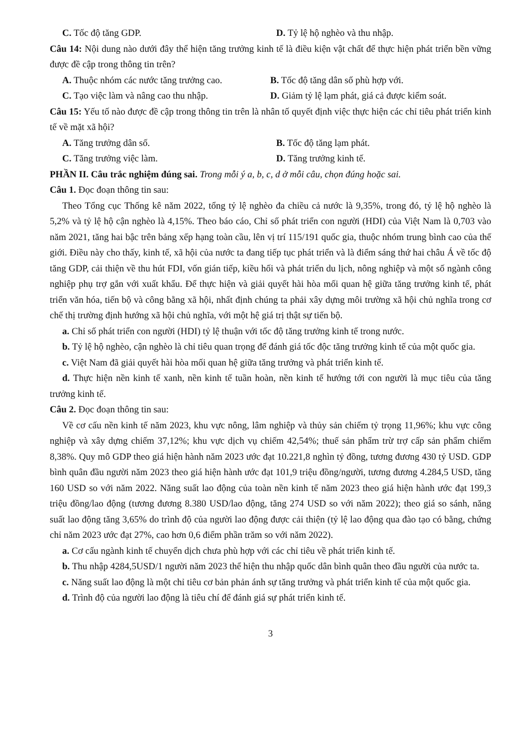C. Tốc độ tăng GDP. D. Tỷ lệ hộ nghèo và thu nhập.
Câu 14: Nội dung nào dưới đây thể hiện tăng trưởng kinh tế là điều kiện vật chất để thực hiện phát triển bền vững được đề cập trong thông tin trên?
A. Thuộc nhóm các nước tăng trưởng cao. B. Tốc độ tăng dân số phù hợp với.
C. Tạo việc làm và nâng cao thu nhập. D. Giảm tỷ lệ lạm phát, giá cả được kiểm soát.
Câu 15: Yếu tố nào được đề cập trong thông tin trên là nhân tố quyết định việc thực hiện các chỉ tiêu phát triển kinh tế về mặt xã hội?
A. Tăng trưởng dân số. B. Tốc độ tăng lạm phát.
C. Tăng trưởng việc làm. D. Tăng trưởng kinh tế.
PHẦN II. Câu trắc nghiệm đúng sai. Trong mỗi ý a, b, c, d ở mỗi câu, chọn đúng hoặc sai.
Câu 1. Đọc đoạn thông tin sau:
Theo Tổng cục Thống kê năm 2022, tổng tỷ lệ nghèo đa chiều cả nước là 9,35%, trong đó, tỷ lệ hộ nghèo là 5,2% và tỷ lệ hộ cận nghèo là 4,15%. Theo báo cáo, Chỉ số phát triển con người (HDI) của Việt Nam là 0,703 vào năm 2021, tăng hai bậc trên bảng xếp hạng toàn cầu, lên vị trí 115/191 quốc gia, thuộc nhóm trung bình cao của thế giới. Điều này cho thấy, kinh tế, xã hội của nước ta đang tiếp tục phát triển và là điểm sáng thứ hai châu Á về tốc độ tăng GDP, cải thiện về thu hút FDI, vốn gián tiếp, kiều hối và phát triển du lịch, nông nghiệp và một số ngành công nghiệp phụ trợ gắn với xuất khẩu. Để thực hiện và giải quyết hài hòa mối quan hệ giữa tăng trưởng kinh tế, phát triển văn hóa, tiến bộ và công bằng xã hội, nhất định chúng ta phải xây dựng môi trường xã hội chủ nghĩa trong cơ chế thị trường định hướng xã hội chủ nghĩa, với một hệ giá trị thật sự tiến bộ.
a. Chỉ số phát triển con người (HDI) tỷ lệ thuận với tốc độ tăng trưởng kinh tế trong nước.
b. Tỷ lệ hộ nghèo, cận nghèo là chỉ tiêu quan trọng để đánh giá tốc độc tăng trưởng kinh tế của một quốc gia.
c. Việt Nam đã giải quyết hài hòa mối quan hệ giữa tăng trưởng và phát triển kinh tế.
d. Thực hiện nền kinh tế xanh, nền kinh tế tuần hoàn, nền kinh tế hướng tới con người là mục tiêu của tăng trưởng kinh tế.
Câu 2. Đọc đoạn thông tin sau:
Về cơ cấu nền kinh tế năm 2023, khu vực nông, lâm nghiệp và thủy sản chiếm tỷ trọng 11,96%; khu vực công nghiệp và xây dựng chiếm 37,12%; khu vực dịch vụ chiếm 42,54%; thuế sản phẩm trừ trợ cấp sản phẩm chiếm 8,38%. Quy mô GDP theo giá hiện hành năm 2023 ước đạt 10.221,8 nghìn tỷ đồng, tương đương 430 tỷ USD. GDP bình quân đầu người năm 2023 theo giá hiện hành ước đạt 101,9 triệu đồng/người, tương đương 4.284,5 USD, tăng 160 USD so với năm 2022. Năng suất lao động của toàn nền kinh tế năm 2023 theo giá hiện hành ước đạt 199,3 triệu đồng/lao động (tương đương 8.380 USD/lao động, tăng 274 USD so với năm 2022); theo giá so sánh, năng suất lao động tăng 3,65% do trình độ của người lao động được cải thiện (tỷ lệ lao động qua đào tạo có bằng, chứng chỉ năm 2023 ước đạt 27%, cao hơn 0,6 điểm phần trăm so với năm 2022).
a. Cơ cấu ngành kinh tế chuyển dịch chưa phù hợp với các chỉ tiêu về phát triển kinh tế.
b. Thu nhập 4284,5USD/1 người năm 2023 thể hiện thu nhập quốc dân bình quân theo đầu người của nước ta.
c. Năng suất lao động là một chỉ tiêu cơ bản phản ánh sự tăng trưởng và phát triển kinh tế của một quốc gia.
d. Trình độ của người lao động là tiêu chí để đánh giá sự phát triển kinh tế.
3